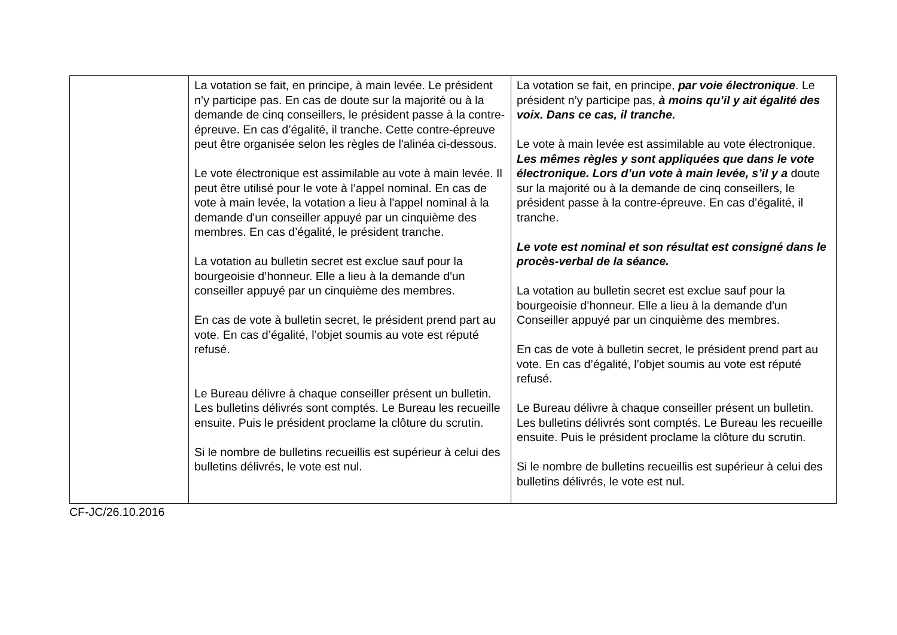| | La votation se fait, en principe, à main levée. Le président n’y participe pas. En cas de doute sur la majorité ou à la demande de cinq conseillers, le président passe à la contre-épreuve. En cas d’égalité, il tranche. Cette contre-épreuve peut être organisée selon les règles de l'alinéa ci-dessous. Le vote électronique est assimilable au vote à main levée. Il peut être utilisé pour le vote à l’appel nominal. En cas de vote à main levée, la votation a lieu à l'appel nominal à la demande d'un conseiller appuyé par un cinquième des membres. En cas d’égalité, le président tranche. La votation au bulletin secret est exclue sauf pour la bourgeoisie d’honneur. Elle a lieu à la demande d'un conseiller appuyé par un cinquième des membres. En cas de vote à bulletin secret, le président prend part au vote. En cas d’égalité, l’objet soumis au vote est réputé refusé. Le Bureau délivre à chaque conseiller présent un bulletin. Les bulletins délivrés sont comptés. Le Bureau les recueille ensuite. Puis le président proclame la clôture du scrutin. Si le nombre de bulletins recueillis est supérieur à celui des bulletins délivrés, le vote est nul. | La votation se fait, en principe, par voie électronique . Le président n’y participe pas, à moins qu’il y ait égalité des voix. Dans ce cas, il tranche. Le vote à main levée est assimilable au vote électronique. Les mêmes règles y sont appliquées que dans le vote électronique. Lors d’un vote à main levée, s’il y a doute sur la majorité ou à la demande de cinq conseillers, le président passe à la contre-épreuve. En cas d’égalité, il tranche. Le vote est nominal et son résultat est consigné dans le procès-verbal de la séance. La votation au bulletin secret est exclue sauf pour la bourgeoisie d’honneur. Elle a lieu à la demande d'un Conseiller appuyé par un cinquième des membres. En cas de vote à bulletin secret, le président prend part au vote. En cas d’égalité, l’objet soumis au vote est réputé refusé. Le Bureau délivre à chaque conseiller présent un bulletin. Les bulletins délivrés sont comptés. Le Bureau les recueille ensuite. Puis le président proclame la clôture du scrutin. Si le nombre de bulletins recueillis est supérieur à celui des bulletins délivrés, le vote est nul. |
CF-JC/26.10.2016